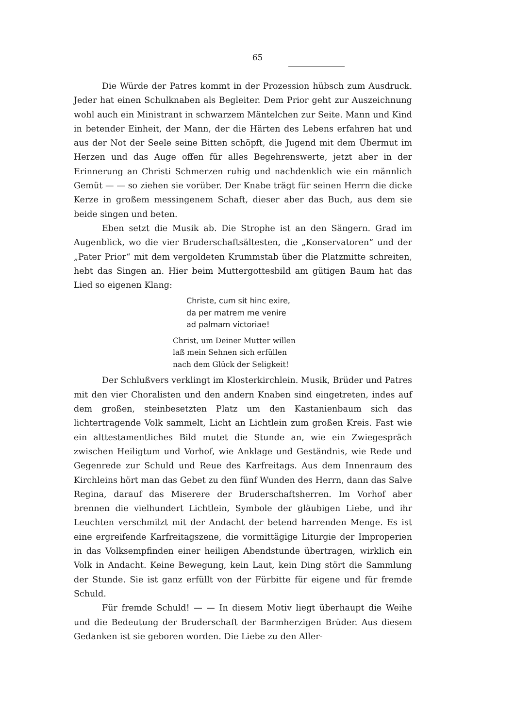65
Die Würde der Patres kommt in der Prozession hübsch zum Ausdruck. Jeder hat einen Schulknaben als Begleiter. Dem Prior geht zur Auszeichnung wohl auch ein Ministrant in schwarzem Mäntelchen zur Seite. Mann und Kind in betender Einheit, der Mann, der die Härten des Lebens erfahren hat und aus der Not der Seele seine Bitten schöpft, die Jugend mit dem Übermut im Herzen und das Auge offen für alles Begehrenswerte, jetzt aber in der Erinnerung an Christi Schmerzen ruhig und nachdenklich wie ein männlich Gemüt — — so ziehen sie vorüber. Der Knabe trägt für seinen Herrn die dicke Kerze in großem messingenem Schaft, dieser aber das Buch, aus dem sie beide singen und beten.
Eben setzt die Musik ab. Die Strophe ist an den Sängern. Grad im Augenblick, wo die vier Bruderschaftsältesten, die „Konservatoren“ und der „Pater Prior“ mit dem vergoldeten Krummstab über die Platzmitte schreiten, hebt das Singen an. Hier beim Muttergottesbild am gütigen Baum hat das Lied so eigenen Klang:
Christe, cum sit hinc exire,
da per matrem me venire
ad palmam victoriae!
Christ, um Deiner Mutter willen
laß mein Sehnen sich erfüllen
nach dem Glück der Seligkeit!
Der Schlußvers verklingt im Klosterkirchlein. Musik, Brüder und Patres mit den vier Choralisten und den andern Knaben sind eingetreten, indes auf dem großen, steinbesetzten Platz um den Kastanienbaum sich das lichtertragende Volk sammelt, Licht an Lichtlein zum großen Kreis. Fast wie ein alttestamentliches Bild mutet die Stunde an, wie ein Zwiegespräch zwischen Heiligtum und Vorhof, wie Anklage und Geständnis, wie Rede und Gegenrede zur Schuld und Reue des Karfreitags. Aus dem Innenraum des Kirchleins hört man das Gebet zu den fünf Wunden des Herrn, dann das Salve Regina, darauf das Miserere der Bruderschaftsherren. Im Vorhof aber brennen die vielhundert Lichtlein, Symbole der gläubigen Liebe, und ihr Leuchten verschmilzt mit der Andacht der betend harrenden Menge. Es ist eine ergreifende Karfreitagszene, die vormittägige Liturgie der Improperien in das Volksempfinden einer heiligen Abendstunde übertragen, wirklich ein Volk in Andacht. Keine Bewegung, kein Laut, kein Ding stört die Sammlung der Stunde. Sie ist ganz erfüllt von der Fürbitte für eigene und für fremde Schuld.
Für fremde Schuld! — — In diesem Motiv liegt überhaupt die Weihe und die Bedeutung der Bruderschaft der Barmherzigen Brüder. Aus diesem Gedanken ist sie geboren worden. Die Liebe zu den Aller-